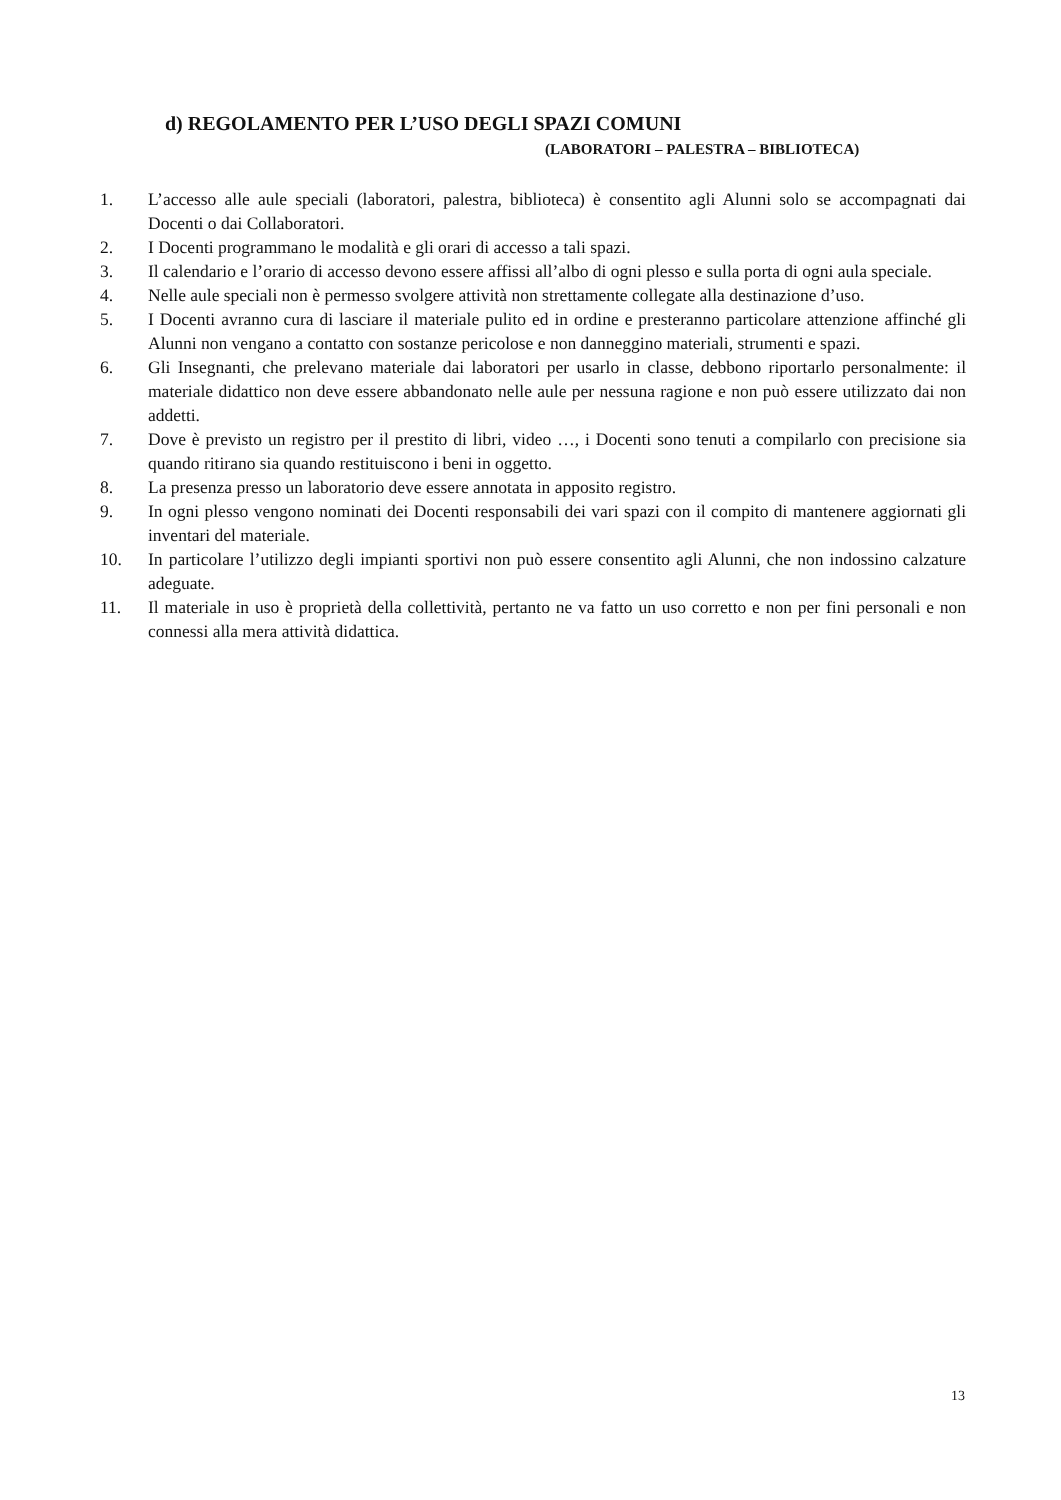d) REGOLAMENTO PER L’USO DEGLI SPAZI COMUNI
(LABORATORI – PALESTRA – BIBLIOTECA)
1. L’accesso alle aule speciali (laboratori, palestra, biblioteca) è consentito agli Alunni solo se accompagnati dai Docenti o dai Collaboratori.
2. I Docenti programmano le modalità e gli orari di accesso a tali spazi.
3. Il calendario e l’orario di accesso devono essere affissi all’albo di ogni plesso e sulla porta di ogni aula speciale.
4. Nelle aule speciali non è permesso svolgere attività non strettamente collegate alla destinazione d’uso.
5. I Docenti avranno cura di lasciare il materiale pulito ed in ordine e presteranno particolare attenzione affinché gli Alunni non vengano a contatto con sostanze pericolose e non danneggino materiali, strumenti e spazi.
6. Gli Insegnanti, che prelevano materiale dai laboratori per usarlo in classe, debbono riportarlo personalmente: il materiale didattico non deve essere abbandonato nelle aule per nessuna ragione e non può essere utilizzato dai non addetti.
7. Dove è previsto un registro per il prestito di libri, video …, i Docenti sono tenuti a compilarlo con precisione sia quando ritirano sia quando restituiscono i beni in oggetto.
8. La presenza presso un laboratorio deve essere annotata in apposito registro.
9. In ogni plesso vengono nominati dei Docenti responsabili dei vari spazi con il compito di mantenere aggiornati gli inventari del materiale.
10. In particolare l’utilizzo degli impianti sportivi non può essere consentito agli Alunni, che non indossino calzature adeguate.
11. Il materiale in uso è proprietà della collettività, pertanto ne va fatto un uso corretto e non per fini personali e non connessi alla mera attività didattica.
13